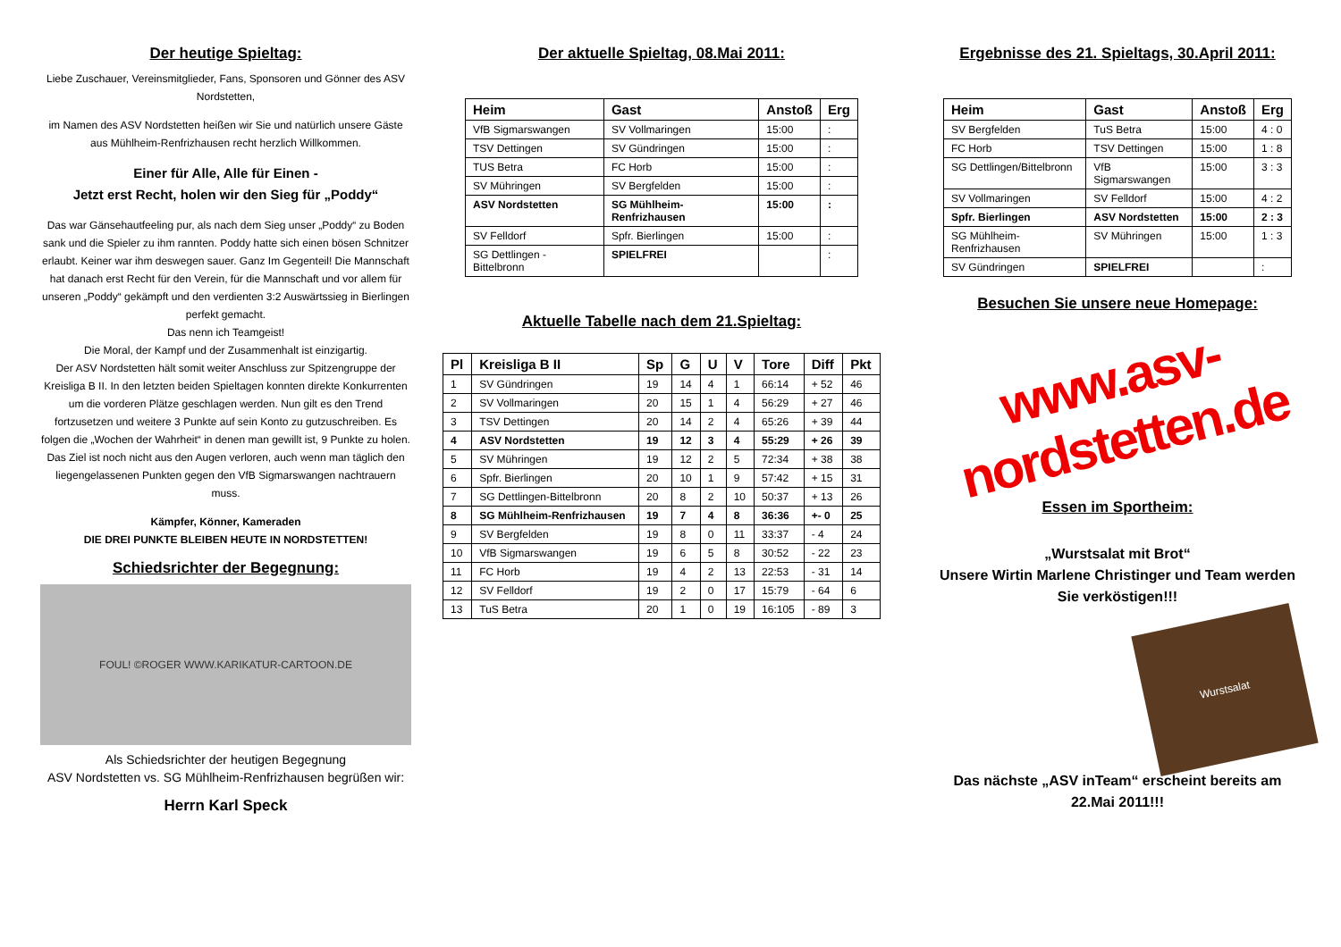Der heutige Spieltag:
Liebe Zuschauer, Vereinsmitglieder, Fans, Sponsoren und Gönner des ASV Nordstetten,
im Namen des ASV Nordstetten heißen wir Sie und natürlich unsere Gäste aus Mühlheim-Renfrizhausen recht herzlich Willkommen.
Einer für Alle, Alle für Einen -
Jetzt erst Recht, holen wir den Sieg für „Poddy“
Das war Gänsehautfeeling pur, als nach dem Sieg unser „Poddy“ zu Boden sank und die Spieler zu ihm rannten. Poddy hatte sich einen bösen Schnitzer erlaubt. Keiner war ihm deswegen sauer. Ganz Im Gegenteil! Die Mannschaft hat danach erst Recht für den Verein, für die Mannschaft und vor allem für unseren „Poddy“ gekämpft und den verdienten 3:2 Auswärtssieg in Bierlingen perfekt gemacht.
Das nenn ich Teamgeist!
Die Moral, der Kampf und der Zusammenhalt ist einzigartig.
Der ASV Nordstetten hält somit weiter Anschluss zur Spitzengruppe der Kreisliga B II. In den letzten beiden Spieltagen konnten direkte Konkurrenten um die vorderen Plätze geschlagen werden. Nun gilt es den Trend fortzusetzen und weitere 3 Punkte auf sein Konto zu gutzuschreiben. Es folgen die „Wochen der Wahrheit“ in denen man gewillt ist, 9 Punkte zu holen. Das Ziel ist noch nicht aus den Augen verloren, auch wenn man täglich den liegengelassenen Punkten gegen den VfB Sigmarswangen nachtrauern muss.
Kämpfer, Könner, Kameraden
DIE DREI PUNKTE BLEIBEN HEUTE IN NORDSTETTEN!
Schiedsrichter der Begegnung:
FOUL! ©ROGER WWW.KARIKATUR-CARTOON.DE
Als Schiedsrichter der heutigen Begegnung
ASV Nordstetten vs. SG Mühlheim-Renfrizhausen begrüßen wir:
Herrn Karl Speck
Der aktuelle Spieltag, 08.Mai 2011:
| Heim | Gast | Anstoß | Erg |
| --- | --- | --- | --- |
| VfB Sigmarswangen | SV Vollmaringen | 15:00 | : |
| TSV Dettingen | SV Gündringen | 15:00 | : |
| TUS Betra | FC Horb | 15:00 | : |
| SV Mühringen | SV Bergfelden | 15:00 | : |
| ASV Nordstetten | SG Mühlheim-Renfrizhausen | 15:00 | : |
| SV Felldorf | Spfr. Bierlingen | 15:00 | : |
| SG Dettlingen - Bittelbronn | SPIELFREI | | : |
Aktuelle Tabelle nach dem 21.Spieltag:
| Pl | Kreisliga B II | Sp | G | U | V | Tore | Diff | Pkt |
| --- | --- | --- | --- | --- | --- | --- | --- | --- |
| 1 | SV Gündringen | 19 | 14 | 4 | 1 | 66:14 | + 52 | 46 |
| 2 | SV Vollmaringen | 20 | 15 | 1 | 4 | 56:29 | + 27 | 46 |
| 3 | TSV Dettingen | 20 | 14 | 2 | 4 | 65:26 | + 39 | 44 |
| 4 | ASV Nordstetten | 19 | 12 | 3 | 4 | 55:29 | + 26 | 39 |
| 5 | SV Mühringen | 19 | 12 | 2 | 5 | 72:34 | + 38 | 38 |
| 6 | Spfr. Bierlingen | 20 | 10 | 1 | 9 | 57:42 | + 15 | 31 |
| 7 | SG Dettlingen-Bittelbronn | 20 | 8 | 2 | 10 | 50:37 | + 13 | 26 |
| 8 | SG Mühlheim-Renfrizhausen | 19 | 7 | 4 | 8 | 36:36 | +- 0 | 25 |
| 9 | SV Bergfelden | 19 | 8 | 0 | 11 | 33:37 | - 4 | 24 |
| 10 | VfB Sigmarswangen | 19 | 6 | 5 | 8 | 30:52 | - 22 | 23 |
| 11 | FC Horb | 19 | 4 | 2 | 13 | 22:53 | - 31 | 14 |
| 12 | SV Felldorf | 19 | 2 | 0 | 17 | 15:79 | - 64 | 6 |
| 13 | TuS Betra | 20 | 1 | 0 | 19 | 16:105 | - 89 | 3 |
Ergebnisse des 21. Spieltags, 30.April 2011:
| Heim | Gast | Anstoß | Erg |
| --- | --- | --- | --- |
| SV Bergfelden | TuS Betra | 15:00 | 4 : 0 |
| FC Horb | TSV Dettingen | 15:00 | 1 : 8 |
| SG Dettlingen/Bittelbronn | VfB Sigmarswangen | 15:00 | 3 : 3 |
| SV Vollmaringen | SV Felldorf | 15:00 | 4 : 2 |
| Spfr. Bierlingen | ASV Nordstetten | 15:00 | 2 : 3 |
| SG Mühlheim-Renfrizhausen | SV Mühringen | 15:00 | 1 : 3 |
| SV Gündringen | SPIELFREI | | : |
Besuchen Sie unsere neue Homepage:
www.asv-nordstetten.de
Essen im Sportheim:
„Wurstsalat mit Brot“
Unsere Wirtin Marlene Christinger und Team werden Sie verköstigen!!!
Wurstsalat
Das nächste „ASV inTeam“ erscheint bereits am 22.Mai 2011!!!